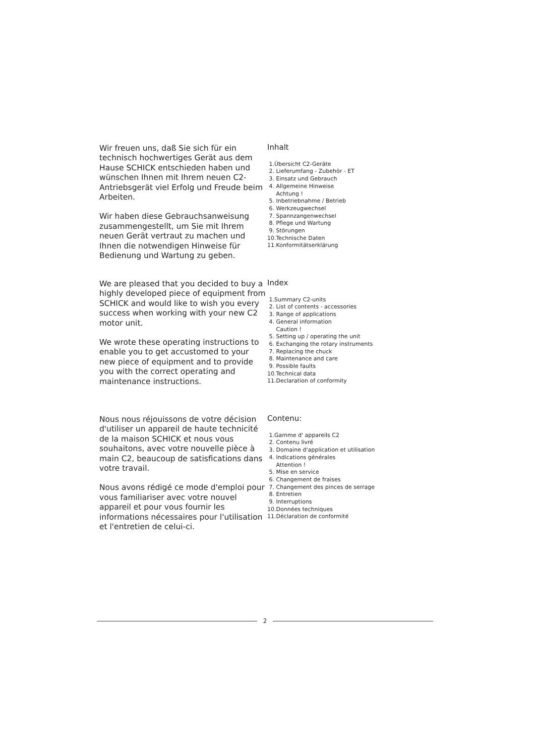Wir freuen uns, daß Sie sich für ein technisch hochwertiges Gerät aus dem Hause SCHICK entschieden haben und wünschen Ihnen mit Ihrem neuen C2-Antriebsgerät viel Erfolg und Freude beim Arbeiten.
Wir haben diese Gebrauchsanweisung zusammengestellt, um Sie mit Ihrem neuen Gerät vertraut zu machen und Ihnen die notwendigen Hinweise für Bedienung und Wartung zu geben.
Inhalt
1.Übersicht C2-Geräte
2. Lieferumfang - Zubehör - ET
3. Einsatz und Gebrauch
4. Allgemeine Hinweise
Achtung !
5. Inbetriebnahme / Betrieb
6. Werkzeugwechsel
7. Spannzangenwechsel
8. Pflege und Wartung
9. Störungen
10.Technische Daten
11.Konformitätserklärung
We are pleased that you decided to buy a highly developed piece of equipment from SCHICK and would like to wish you every success when working with your new C2 motor unit.
We wrote these operating instructions to enable you to get accustomed to your new piece of equipment and to provide you with the correct operating and maintenance instructions.
Index
1.Summary C2-units
2. List of contents - accessories
3. Range of applications
4. General information
Caution !
5. Setting up / operating the unit
6. Exchanging the rotary instruments
7. Replacing the chuck
8. Maintenance and care
9. Possible faults
10.Technical data
11.Declaration of conformity
Nous nous réjouissons de votre décision d'utiliser un appareil de haute technicité de la maison SCHICK et nous vous souhaitons, avec votre nouvelle pièce à main C2, beaucoup de satisfications dans votre travail.
Nous avons rédigé ce mode d'emploi pour vous familiariser avec votre nouvel appareil et pour vous fournir les informations nécessaires pour l'utilisation et l'entretien de celui-ci.
Contenu:
1.Gamme d' appareils C2
2. Contenu livré
3. Domaine d'application et utilisation
4. Indications générales
Attention !
5. Mise en service
6. Changement de fraises
7. Changement des pinces de serrage
8. Entretien
9. Interruptions
10.Données techniques
11.Déclaration de conformité
2